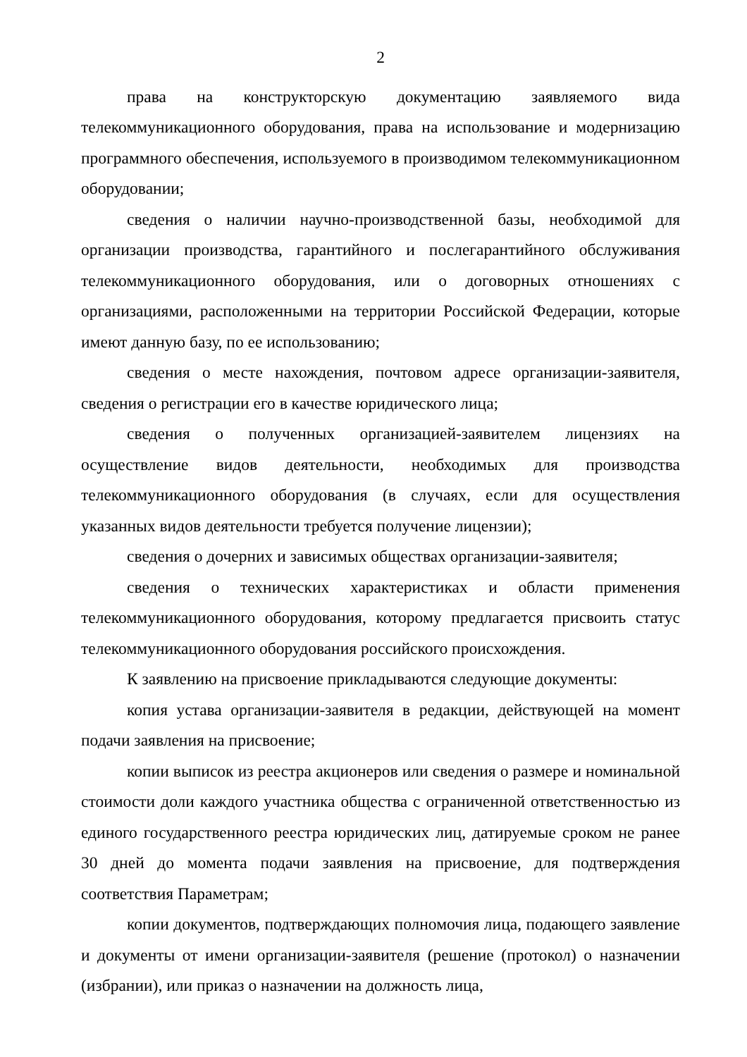2
права на конструкторскую документацию заявляемого вида телекоммуникационного оборудования, права на использование и модернизацию программного обеспечения, используемого в производимом телекоммуникационном оборудовании;
сведения о наличии научно-производственной базы, необходимой для организации производства, гарантийного и послегарантийного обслуживания телекоммуникационного оборудования, или о договорных отношениях с организациями, расположенными на территории Российской Федерации, которые имеют данную базу, по ее использованию;
сведения о месте нахождения, почтовом адресе организации-заявителя, сведения о регистрации его в качестве юридического лица;
сведения о полученных организацией-заявителем лицензиях на осуществление видов деятельности, необходимых для производства телекоммуникационного оборудования (в случаях, если для осуществления указанных видов деятельности требуется получение лицензии);
сведения о дочерних и зависимых обществах организации-заявителя;
сведения о технических характеристиках и области применения телекоммуникационного оборудования, которому предлагается присвоить статус телекоммуникационного оборудования российского происхождения.
К заявлению на присвоение прикладываются следующие документы:
копия устава организации-заявителя в редакции, действующей на момент подачи заявления на присвоение;
копии выписок из реестра акционеров или сведения о размере и номинальной стоимости доли каждого участника общества с ограниченной ответственностью из единого государственного реестра юридических лиц, датируемые сроком не ранее 30 дней до момента подачи заявления на присвоение, для подтверждения соответствия Параметрам;
копии документов, подтверждающих полномочия лица, подающего заявление и документы от имени организации-заявителя (решение (протокол) о назначении (избрании), или приказ о назначении на должность лица,